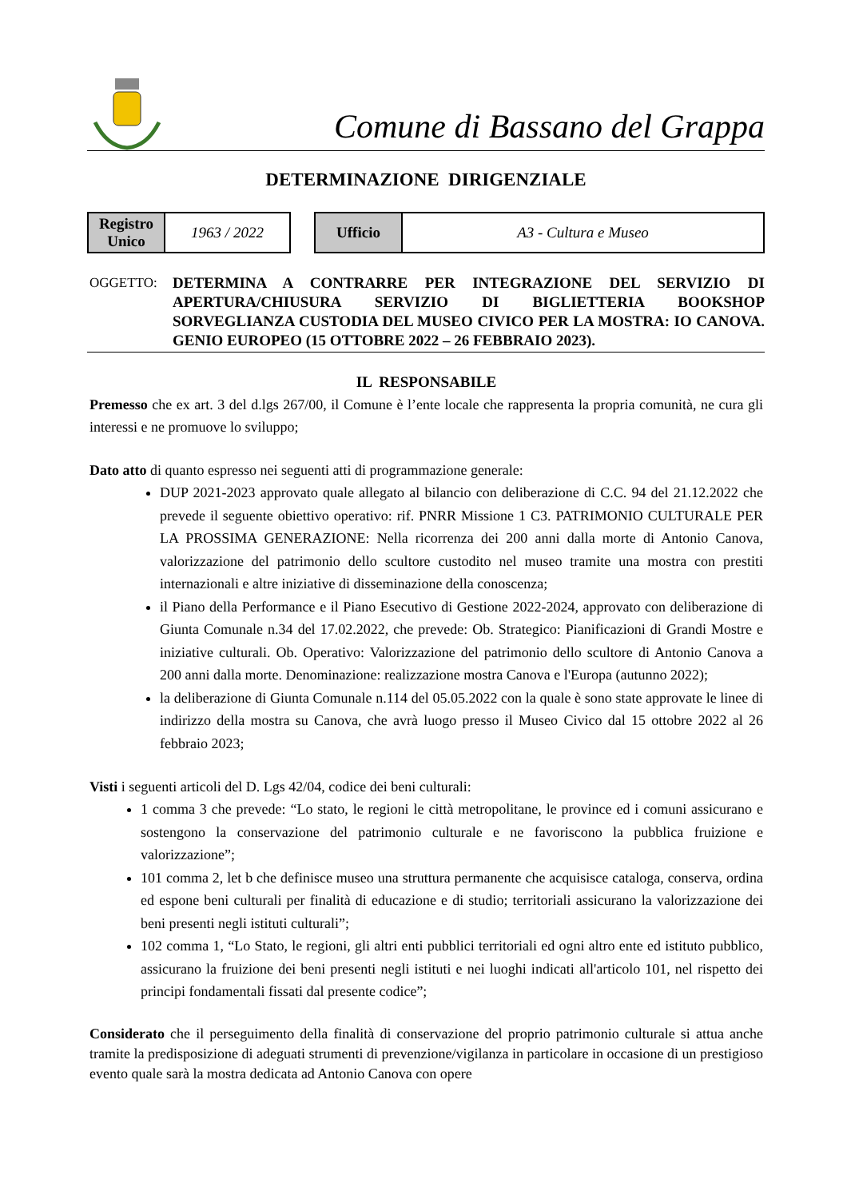Comune di Bassano del Grappa
DETERMINAZIONE DIRIGENZIALE
| Registro Unico | 1963 / 2022 |
| Ufficio | A3 - Cultura e Museo |
OGGETTO: DETERMINA A CONTRARRE PER INTEGRAZIONE DEL SERVIZIO DI APERTURA/CHIUSURA SERVIZIO DI BIGLIETTERIA BOOKSHOP SORVEGLIANZA CUSTODIA DEL MUSEO CIVICO PER LA MOSTRA: IO CANOVA. GENIO EUROPEO (15 OTTOBRE 2022 – 26 FEBBRAIO 2023).
IL RESPONSABILE
Premesso che ex art. 3 del d.lgs 267/00, il Comune è l’ente locale che rappresenta la propria comunità, ne cura gli interessi e ne promuove lo sviluppo;
Dato atto di quanto espresso nei seguenti atti di programmazione generale:
DUP 2021-2023 approvato quale allegato al bilancio con deliberazione di C.C. 94 del 21.12.2022 che prevede il seguente obiettivo operativo: rif. PNRR Missione 1 C3. PATRIMONIO CULTURALE PER LA PROSSIMA GENERAZIONE: Nella ricorrenza dei 200 anni dalla morte di Antonio Canova, valorizzazione del patrimonio dello scultore custodito nel museo tramite una mostra con prestiti internazionali e altre iniziative di disseminazione della conoscenza;
il Piano della Performance e il Piano Esecutivo di Gestione 2022-2024, approvato con deliberazione di Giunta Comunale n.34 del 17.02.2022, che prevede: Ob. Strategico: Pianificazioni di Grandi Mostre e iniziative culturali. Ob. Operativo: Valorizzazione del patrimonio dello scultore di Antonio Canova a 200 anni dalla morte. Denominazione: realizzazione mostra Canova e l'Europa (autunno 2022);
la deliberazione di Giunta Comunale n.114 del 05.05.2022 con la quale è sono state approvate le linee di indirizzo della mostra su Canova, che avrà luogo presso il Museo Civico dal 15 ottobre 2022 al 26 febbraio 2023;
Visti i seguenti articoli del D. Lgs 42/04, codice dei beni culturali:
1 comma 3 che prevede: “Lo stato, le regioni le città metropolitane, le province ed i comuni assicurano e sostengono la conservazione del patrimonio culturale e ne favoriscono la pubblica fruizione e valorizzazione”;
101 comma 2, let b che definisce museo una struttura permanente che acquisisce cataloga, conserva, ordina ed espone beni culturali per finalità di educazione e di studio; territoriali assicurano la valorizzazione dei beni presenti negli istituti culturali”;
102 comma 1, “Lo Stato, le regioni, gli altri enti pubblici territoriali ed ogni altro ente ed istituto pubblico, assicurano la fruizione dei beni presenti negli istituti e nei luoghi indicati all'articolo 101, nel rispetto dei principi fondamentali fissati dal presente codice”;
Considerato che il perseguimento della finalità di conservazione del proprio patrimonio culturale si attua anche tramite la predisposizione di adeguati strumenti di prevenzione/vigilanza in particolare in occasione di un prestigioso evento quale sarà la mostra dedicata ad Antonio Canova con opere